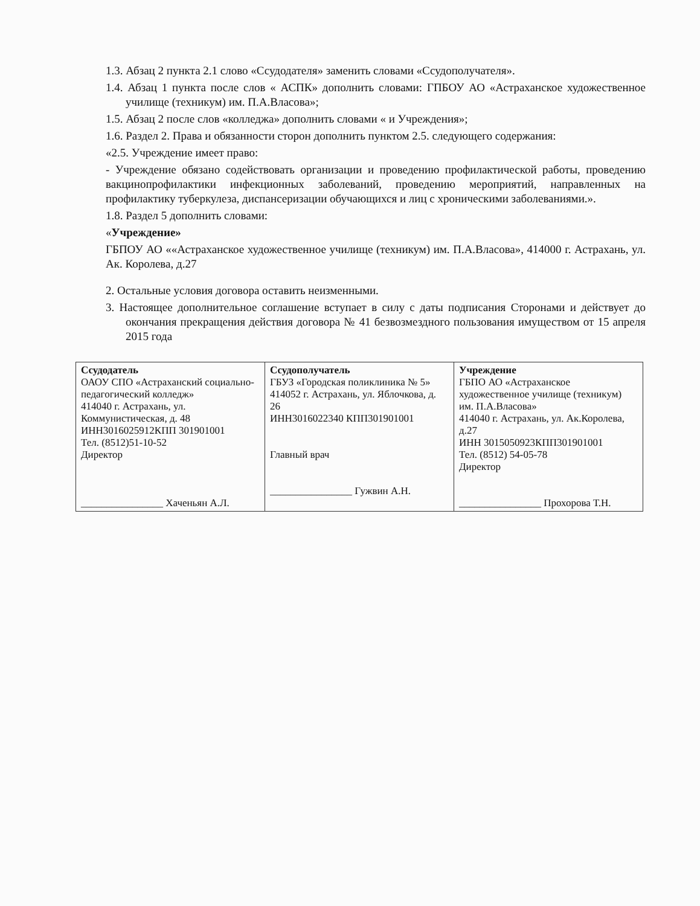1.3. Абзац 2 пункта 2.1 слово «Ссудодателя» заменить словами «Ссудополучателя».
1.4. Абзац 1 пункта после слов « АСПК» дополнить словами: ГПБОУ АО «Астраханское художественное училище (техникум) им. П.А.Власова»;
1.5. Абзац 2 после слов «колледжа» дополнить словами « и Учреждения»;
1.6. Раздел 2. Права и обязанности сторон дополнить пунктом 2.5. следующего содержания:
«2.5. Учреждение имеет право:
- Учреждение обязано содействовать организации и проведению профилактической работы, проведению вакцинопрофилактики инфекционных заболеваний, проведению мероприятий, направленных на профилактику туберкулеза, диспансеризации обучающихся и лиц с хроническими заболеваниями.».
1.8. Раздел 5 дополнить словами:
«Учреждение»
ГБПОУ АО ««Астраханское художественное училище (техникум) им. П.А.Власова», 414000 г. Астрахань, ул. Ак. Королева, д.27
2. Остальные условия договора оставить неизменными.
3. Настоящее дополнительное соглашение вступает в силу с даты подписания Сторонами и действует до окончания прекращения действия договора № 41 безвозмездного пользования имуществом от 15 апреля 2015 года
| Ссудодатель ОАОУ СПО «Астраханский социально-педагогический колледж» 414040 г. Астрахань, ул. Коммунистическая, д. 48 ИНН3016025912КПП 301901001 Тел. (8512)51-10-52 Директор ________________ Хаченьян А.Л. | Ссудополучатель ГБУЗ «Городская поликлиника № 5» 414052 г. Астрахань, ул. Яблочкова, д. 26 ИНН3016022340 КПП301901001 Главный врач ________________ Гужвин А.Н. | Учреждение ГБПО АО «Астраханское художественное училище (техникум) им. П.А.Власова» 414040 г. Астрахань, ул. Ак.Королева, д.27 ИНН 3015050923КПП301901001 Тел. (8512) 54-05-78 Директор ________________ Прохорова Т.Н. |